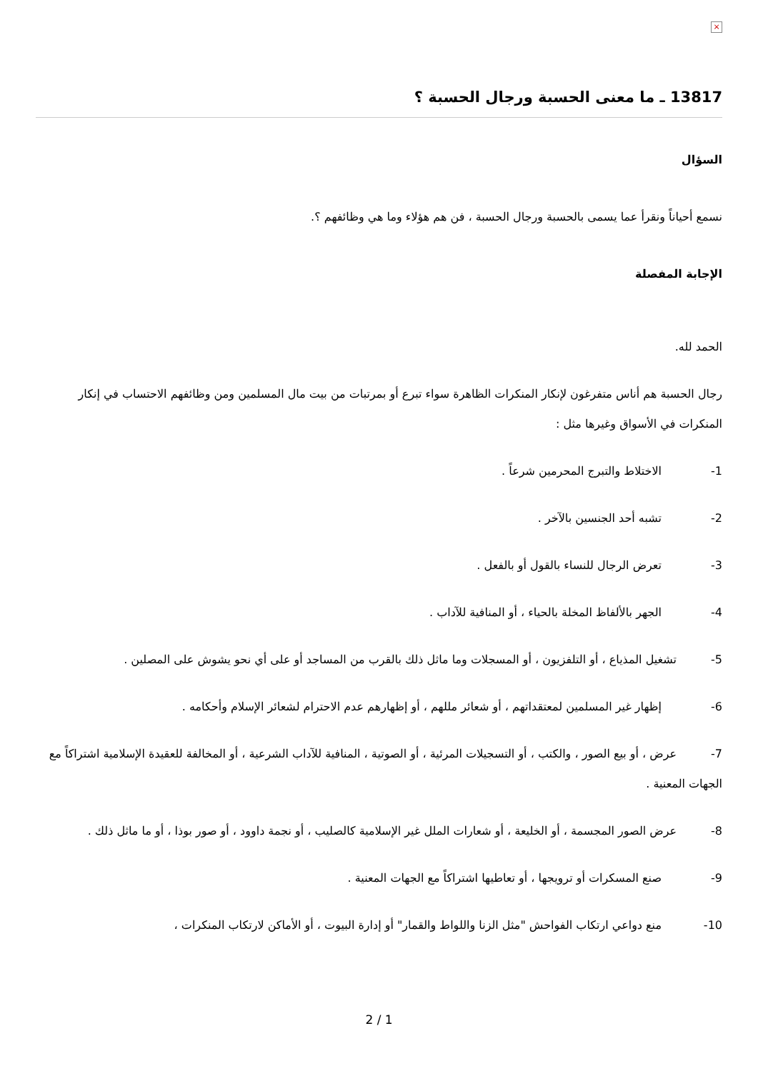×
13817 ـ ما معنى الحسبة ورجال الحسبة ؟
السؤال
نسمع أحياناً ونقرأ عما يسمى بالحسبة ورجال الحسبة ، فن هم هؤلاء وما هي وظائفهم ؟.
الإجابة المفصلة
الحمد لله.
رجال الحسبة هم أناس متفرغون لإنكار المنكرات الظاهرة سواء تبرع أو بمرتبات من بيت مال المسلمين ومن وظائفهم الاحتساب في إنكار المنكرات في الأسواق وغيرها مثل :
1- الاختلاط والتبرج المحرمين شرعاً .
2- تشبه أحد الجنسين بالآخر .
3- تعرض الرجال للنساء بالقول أو بالفعل .
4- الجهر بالألفاظ المخلة بالحياء ، أو المنافية للآداب .
5-   تشغيل المذياع ، أو التلفزيون ، أو المسجلات وما ماثل ذلك بالقرب من المساجد أو على أي نحو يشوش على المصلين .
6- إظهار غير المسلمين لمعتقداتهم ، أو شعائر مللهم ، أو إظهارهم عدم الاحترام لشعائر الإسلام وأحكامه .
7-   عرض ، أو بيع الصور ، والكتب ، أو التسجيلات المرئية ، أو الصوتية ، المنافية للآداب الشرعية ، أو المخالفة للعقيدة الإسلامية اشتراكاً مع الجهات المعنية .
8-   عرض الصور المجسمة ، أو الخليعة ، أو شعارات الملل غير الإسلامية كالصليب ، أو نجمة داوود ، أو صور بوذا ، أو ما ماثل ذلك .
9- صنع المسكرات أو ترويجها ، أو تعاطيها اشتراكاً مع الجهات المعنية .
10- منع دواعي ارتكاب الفواحش "مثل الزنا واللواط والقمار" أو إدارة البيوت ، أو الأماكن لارتكاب المنكرات ،
2 / 1